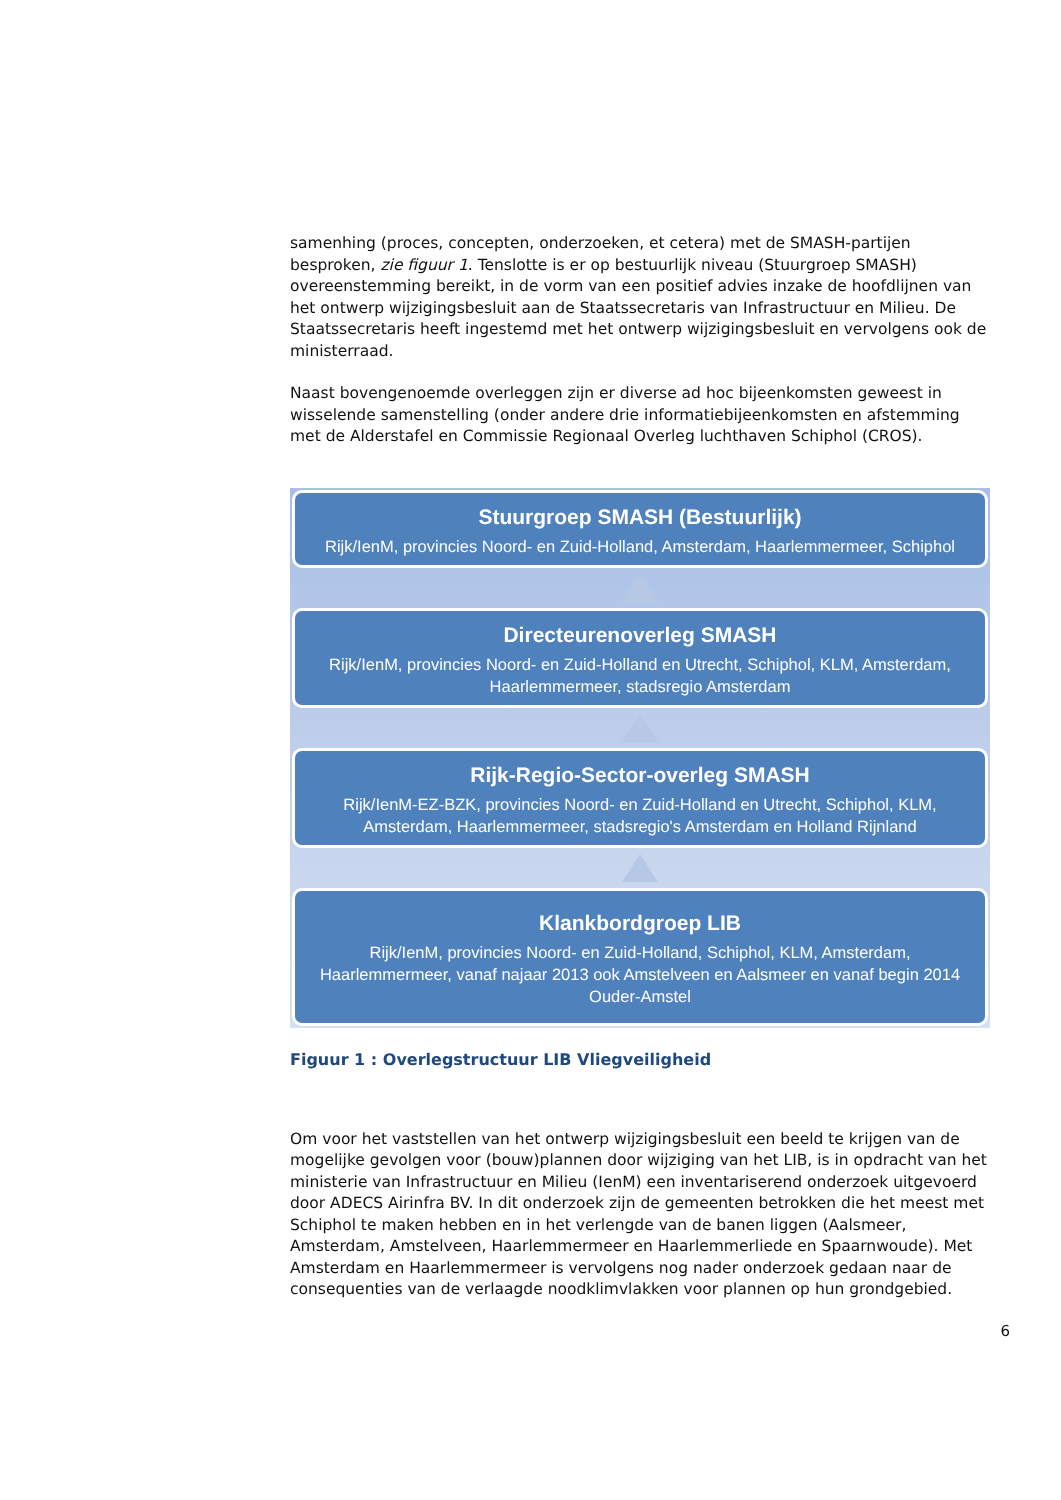samenhing (proces, concepten, onderzoeken, et cetera) met de SMASH-partijen besproken, zie figuur 1. Tenslotte is er op bestuurlijk niveau (Stuurgroep SMASH) overeenstemming bereikt, in de vorm van een positief advies inzake de hoofdlijnen van het ontwerp wijzigingsbesluit aan de Staatssecretaris van Infrastructuur en Milieu. De Staatssecretaris heeft ingestemd met het ontwerp wijzigingsbesluit en vervolgens ook de ministerraad.
Naast bovengenoemde overleggen zijn er diverse ad hoc bijeenkomsten geweest in wisselende samenstelling (onder andere drie informatiebijeenkomsten en afstemming met de Alderstafel en Commissie Regionaal Overleg luchthaven Schiphol (CROS).
Stuurgroep SMASH (Bestuurlijk)
Rijk/IenM, provincies Noord- en Zuid-Holland, Amsterdam, Haarlemmermeer, Schiphol
Directeurenoverleg SMASH
Rijk/IenM, provincies Noord- en Zuid-Holland en Utrecht, Schiphol, KLM, Amsterdam, Haarlemmermeer, stadsregio Amsterdam
Rijk-Regio-Sector-overleg SMASH
Rijk/IenM-EZ-BZK, provincies Noord- en Zuid-Holland en Utrecht, Schiphol, KLM, Amsterdam, Haarlemmermeer, stadsregio's Amsterdam en Holland Rijnland
Klankbordgroep LIB
Rijk/IenM, provincies Noord- en Zuid-Holland, Schiphol, KLM, Amsterdam, Haarlemmermeer, vanaf najaar 2013 ook Amstelveen en Aalsmeer en vanaf begin 2014 Ouder-Amstel
Figuur 1 : Overlegstructuur LIB Vliegveiligheid
Om voor het vaststellen van het ontwerp wijzigingsbesluit een beeld te krijgen van de mogelijke gevolgen voor (bouw)plannen door wijziging van het LIB, is in opdracht van het ministerie van Infrastructuur en Milieu (IenM) een inventariserend onderzoek uitgevoerd door ADECS Airinfra BV. In dit onderzoek zijn de gemeenten betrokken die het meest met Schiphol te maken hebben en in het verlengde van de banen liggen (Aalsmeer, Amsterdam, Amstelveen, Haarlemmermeer en Haarlemmerliede en Spaarnwoude). Met Amsterdam en Haarlemmermeer is vervolgens nog nader onderzoek gedaan naar de consequenties van de verlaagde noodklimvlakken voor plannen op hun grondgebied.
6